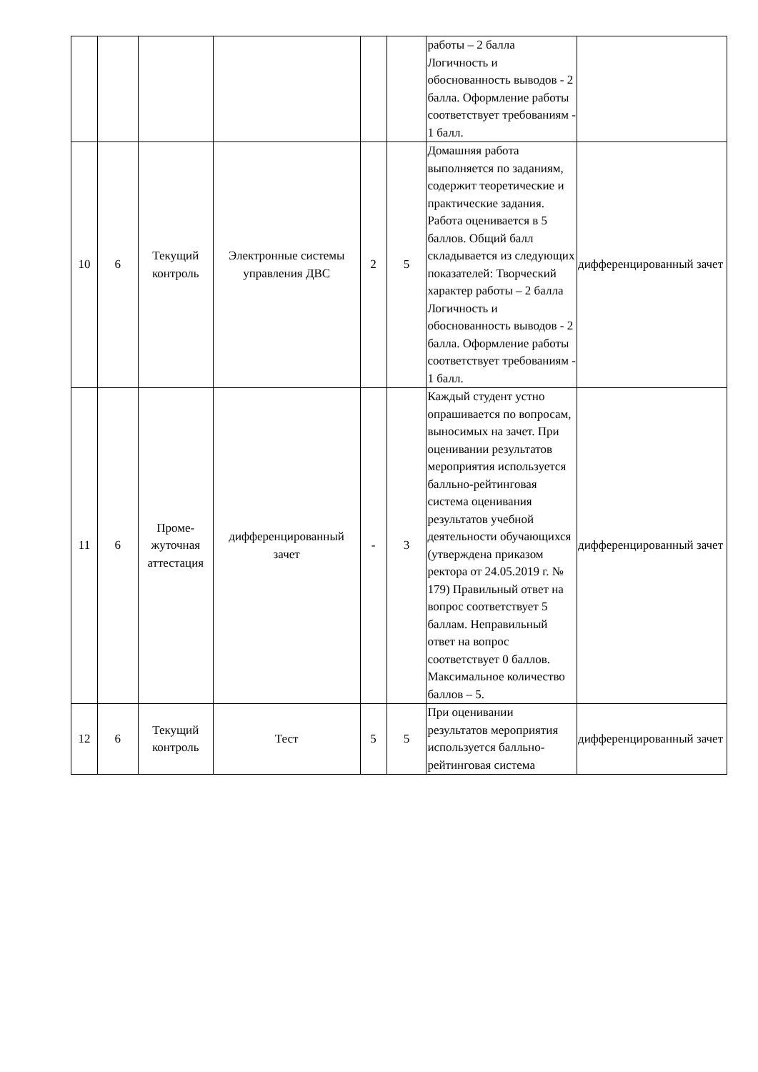| | | | | | | работы – 2 балла Логичность и обоснованность выводов - 2 балла. Оформление работы соответствует требованиям - 1 балл. | |
| 10 | 6 | Текущий контроль | Электронные системы управления ДВС | 2 | 5 | Домашняя работа выполняется по заданиям, содержит теоретические и практические задания. Работа оценивается в 5 баллов. Общий балл складывается из следующих показателей: Творческий характер работы – 2 балла Логичность и обоснованность выводов - 2 балла. Оформление работы соответствует требованиям - 1 балл. | дифференцированный зачет |
| 11 | 6 | Проме-жуточная аттестация | дифференцированный зачет | - | 3 | Каждый студент устно опрашивается по вопросам, выносимых на зачет. При оценивании результатов мероприятия используется балльно-рейтинговая система оценивания результатов учебной деятельности обучающихся (утверждена приказом ректора от 24.05.2019 г. № 179) Правильный ответ на вопрос соответствует 5 баллам. Неправильный ответ на вопрос соответствует 0 баллов. Максимальное количество баллов – 5. | дифференцированный зачет |
| 12 | 6 | Текущий контроль | Тест | 5 | 5 | При оценивании результатов мероприятия используется балльно-рейтинговая система | дифференцированный зачет |